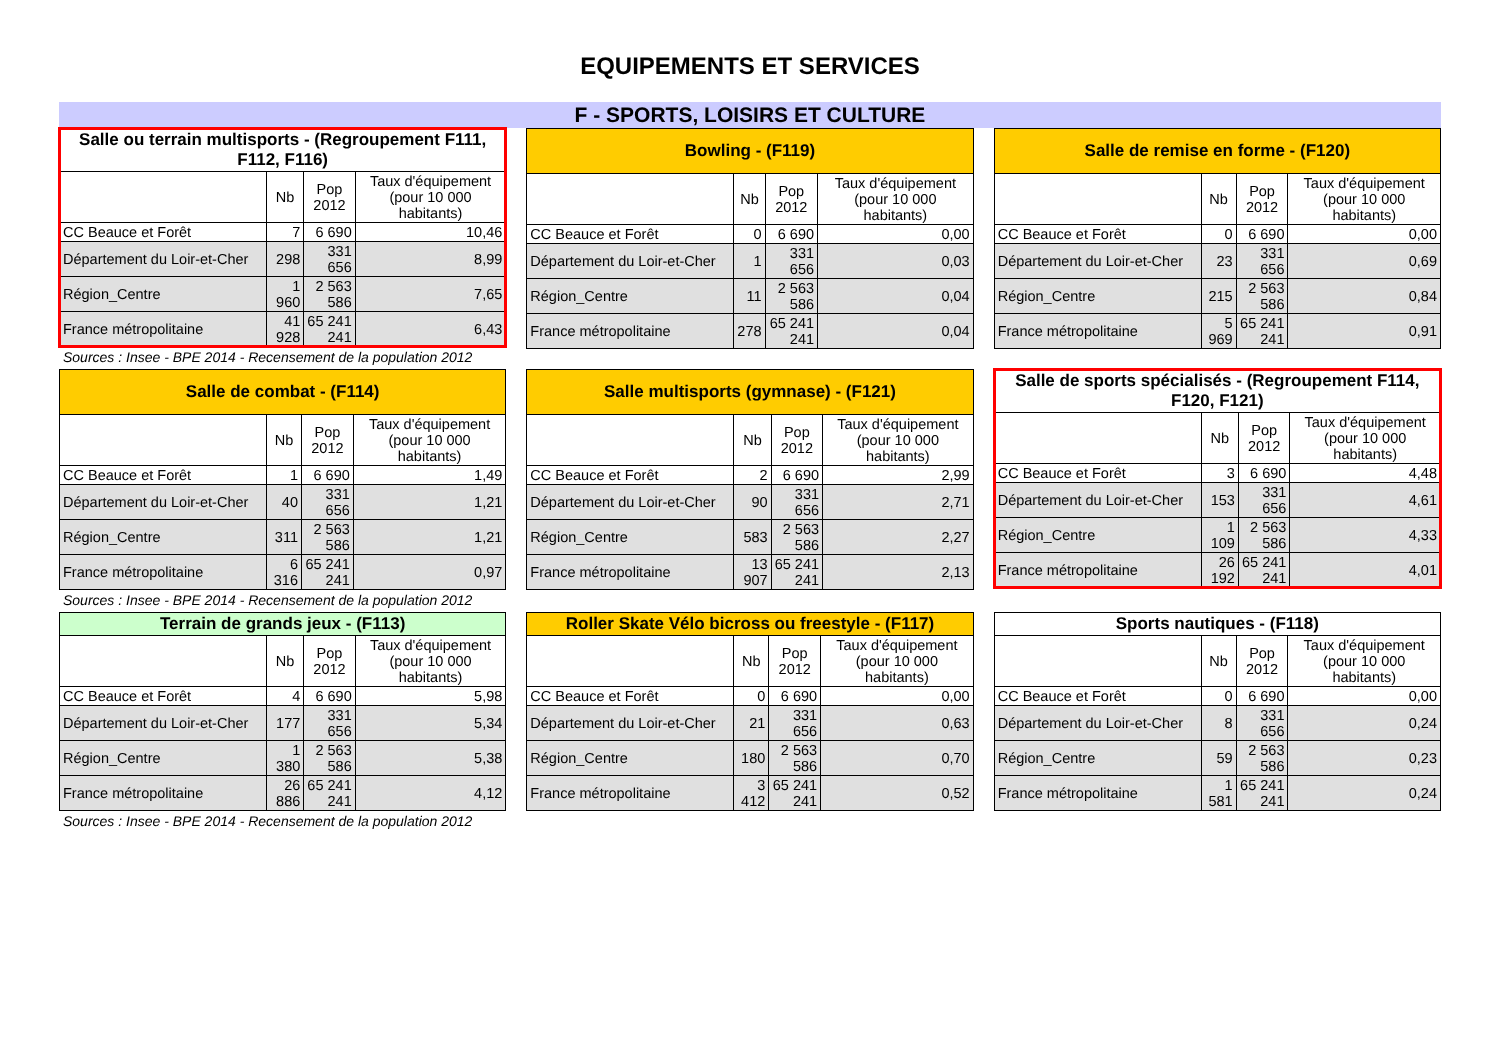EQUIPEMENTS ET SERVICES
F - SPORTS, LOISIRS ET CULTURE
| Salle ou terrain multisports - (Regroupement F111, F112, F116) | | | |
| | Nb | Pop 2012 | Taux d'équipement (pour 10 000 habitants) |
| CC Beauce et Forêt | 7 | 6 690 | 10,46 |
| Département du Loir-et-Cher | 298 | 331 656 | 8,99 |
| Région_Centre | 1 960 | 2 563 586 | 7,65 |
| France métropolitaine | 41 928 | 65 241 241 | 6,43 |
Sources : Insee - BPE 2014 - Recensement de la population 2012
| Bowling - (F119) | | | |
| | Nb | Pop 2012 | Taux d'équipement (pour 10 000 habitants) |
| CC Beauce et Forêt | 0 | 6 690 | 0,00 |
| Département du Loir-et-Cher | 1 | 331 656 | 0,03 |
| Région_Centre | 11 | 2 563 586 | 0,04 |
| France métropolitaine | 278 | 65 241 241 | 0,04 |
| Salle de remise en forme - (F120) | | | |
| | Nb | Pop 2012 | Taux d'équipement (pour 10 000 habitants) |
| CC Beauce et Forêt | 0 | 6 690 | 0,00 |
| Département du Loir-et-Cher | 23 | 331 656 | 0,69 |
| Région_Centre | 215 | 2 563 586 | 0,84 |
| France métropolitaine | 5 969 | 65 241 241 | 0,91 |
| Salle de combat - (F114) | | | |
| | Nb | Pop 2012 | Taux d'équipement (pour 10 000 habitants) |
| CC Beauce et Forêt | 1 | 6 690 | 1,49 |
| Département du Loir-et-Cher | 40 | 331 656 | 1,21 |
| Région_Centre | 311 | 2 563 586 | 1,21 |
| France métropolitaine | 6 316 | 65 241 241 | 0,97 |
Sources : Insee - BPE 2014 - Recensement de la population 2012
| Salle multisports (gymnase) - (F121) | | | |
| | Nb | Pop 2012 | Taux d'équipement (pour 10 000 habitants) |
| CC Beauce et Forêt | 2 | 6 690 | 2,99 |
| Département du Loir-et-Cher | 90 | 331 656 | 2,71 |
| Région_Centre | 583 | 2 563 586 | 2,27 |
| France métropolitaine | 13 907 | 65 241 241 | 2,13 |
| Salle de sports spécialisés - (Regroupement F114, F120, F121) | | | |
| | Nb | Pop 2012 | Taux d'équipement (pour 10 000 habitants) |
| CC Beauce et Forêt | 3 | 6 690 | 4,48 |
| Département du Loir-et-Cher | 153 | 331 656 | 4,61 |
| Région_Centre | 1 109 | 2 563 586 | 4,33 |
| France métropolitaine | 26 192 | 65 241 241 | 4,01 |
| Terrain de grands jeux - (F113) | | | |
| | Nb | Pop 2012 | Taux d'équipement (pour 10 000 habitants) |
| CC Beauce et Forêt | 4 | 6 690 | 5,98 |
| Département du Loir-et-Cher | 177 | 331 656 | 5,34 |
| Région_Centre | 1 380 | 2 563 586 | 5,38 |
| France métropolitaine | 26 886 | 65 241 241 | 4,12 |
Sources : Insee - BPE 2014 - Recensement de la population 2012
| Roller Skate Vélo bicross ou freestyle - (F117) | | | |
| | Nb | Pop 2012 | Taux d'équipement (pour 10 000 habitants) |
| CC Beauce et Forêt | 0 | 6 690 | 0,00 |
| Département du Loir-et-Cher | 21 | 331 656 | 0,63 |
| Région_Centre | 180 | 2 563 586 | 0,70 |
| France métropolitaine | 3 412 | 65 241 241 | 0,52 |
| Sports nautiques - (F118) | | | |
| | Nb | Pop 2012 | Taux d'équipement (pour 10 000 habitants) |
| CC Beauce et Forêt | 0 | 6 690 | 0,00 |
| Département du Loir-et-Cher | 8 | 331 656 | 0,24 |
| Région_Centre | 59 | 2 563 586 | 0,23 |
| France métropolitaine | 1 581 | 65 241 241 | 0,24 |